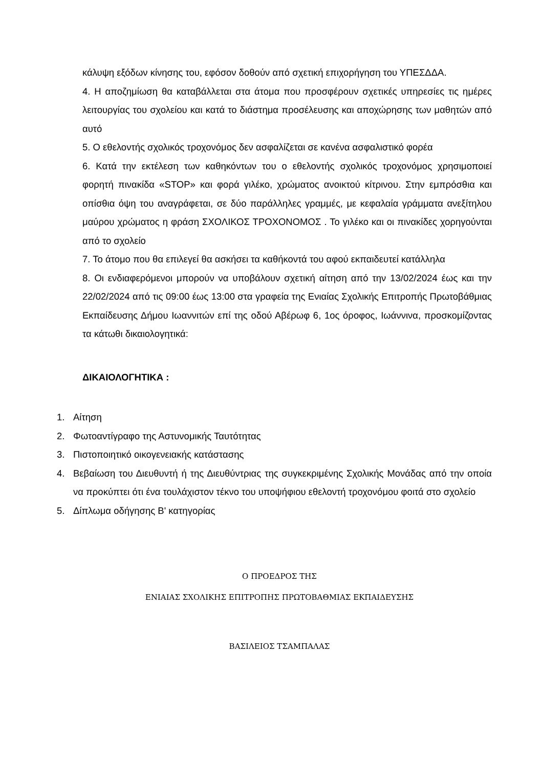κάλυψη εξόδων κίνησης του, εφόσον δοθούν από σχετική επιχορήγηση του ΥΠΕΣΔΔΑ.
4. Η αποζημίωση θα καταβάλλεται στα άτομα που προσφέρουν σχετικές υπηρεσίες τις ημέρες λειτουργίας του σχολείου και κατά το διάστημα προσέλευσης και αποχώρησης των μαθητών από αυτό
5. Ο εθελοντής σχολικός τροχονόμος δεν ασφαλίζεται σε κανένα ασφαλιστικό φορέα
6. Κατά την εκτέλεση των καθηκόντων του ο εθελοντής σχολικός τροχονόμος χρησιμοποιεί φορητή πινακίδα «STOP» και φορά γιλέκο, χρώματος ανοικτού κίτρινου. Στην εμπρόσθια και οπίσθια όψη του αναγράφεται, σε δύο παράλληλες γραμμές, με κεφαλαία γράμματα ανεξίτηλου μαύρου χρώματος η φράση ΣΧΟΛΙΚΟΣ ΤΡΟΧΟΝΟΜΟΣ . Το γιλέκο και οι πινακίδες χορηγούνται από το σχολείο
7. Το άτομο που θα επιλεγεί θα ασκήσει τα καθήκοντά του αφού εκπαιδευτεί κατάλληλα
8. Οι ενδιαφερόμενοι μπορούν να υποβάλουν σχετική αίτηση από την 13/02/2024 έως και την 22/02/2024 από τις 09:00 έως 13:00 στα γραφεία της Ενιαίας Σχολικής Επιτροπής Πρωτοβάθμιας Εκπαίδευσης Δήμου Ιωαννιτών επί της οδού Αβέρωφ 6, 1ος όροφος, Ιωάννινα, προσκομίζοντας τα κάτωθι δικαιολογητικά:
ΔΙΚΑΙΟΛΟΓΗΤΙΚΑ :
1. Αίτηση
2. Φωτοαντίγραφο της Αστυνομικής Ταυτότητας
3. Πιστοποιητικό οικογενειακής κατάστασης
4. Βεβαίωση του Διευθυντή ή της Διευθύντριας της συγκεκριμένης Σχολικής Μονάδας από την οποία να προκύπτει ότι ένα τουλάχιστον τέκνο του υποψήφιου εθελοντή τροχονόμου φοιτά στο σχολείο
5. Δίπλωμα οδήγησης Β' κατηγορίας
Ο ΠΡΟΕΔΡΟΣ ΤΗΣ
ΕΝΙΑΙΑΣ ΣΧΟΛΙΚΗΣ ΕΠΙΤΡΟΠΗΣ ΠΡΩΤΟΒΑΘΜΙΑΣ ΕΚΠΑΙΔΕΥΣΗΣ
ΒΑΣΙΛΕΙΟΣ ΤΣΑΜΠΑΛΑΣ